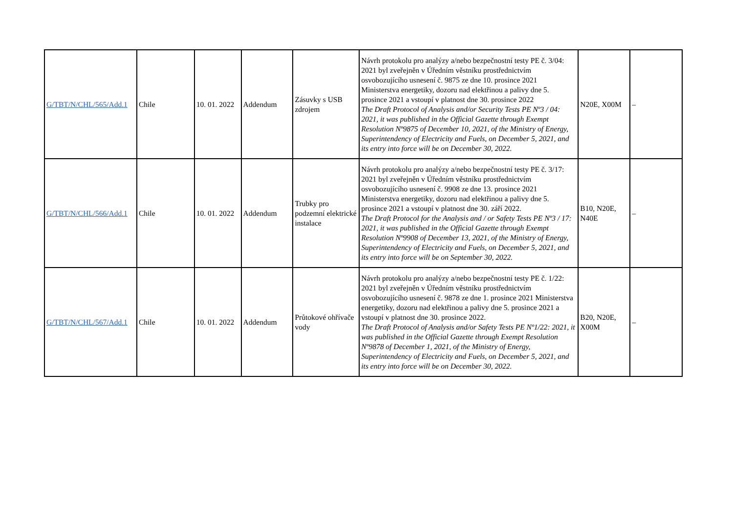| G/TBT/N/CHL/565/Add.1 | Chile | 10. 01. 2022 | Addendum | Zásuvky s USB zdrojem | Návrh protokolu pro analýzy a/nebo bezpečnostní testy PE č. 3/04: 2021 byl zveřejněn v Úředním věstníku prostřednictvím osvobozujícího usnesení č. 9875 ze dne 10. prosince 2021 Ministerstva energetiky, dozoru nad elektřinou a palivy dne 5. prosince 2021 a vstoupí v platnost dne 30. prosince 2022 The Draft Protocol of Analysis and/or Security Tests PE Nº3 / 04: 2021, it was published in the Official Gazette through Exempt Resolution Nº9875 of December 10, 2021, of the Ministry of Energy, Superintendency of Electricity and Fuels, on December 5, 2021, and its entry into force will be on December 30, 2022. | N20E, X00M | – |
| G/TBT/N/CHL/566/Add.1 | Chile | 10. 01. 2022 | Addendum | Trubky pro podzemní elektrické instalace | Návrh protokolu pro analýzy a/nebo bezpečnostní testy PE č. 3/17: 2021 byl zveřejněn v Úředním věstníku prostřednictvím osvobozujícího usnesení č. 9908 ze dne 13. prosince 2021 Ministerstva energetiky, dozoru nad elektřinou a palivy dne 5. prosince 2021 a vstoupí v platnost dne 30. září 2022. The Draft Protocol for the Analysis and / or Safety Tests PE Nº3 / 17: 2021, it was published in the Official Gazette through Exempt Resolution Nº9908 of December 13, 2021, of the Ministry of Energy, Superintendency of Electricity and Fuels, on December 5, 2021, and its entry into force will be on September 30, 2022. | B10, N20E, N40E | – |
| G/TBT/N/CHL/567/Add.1 | Chile | 10. 01. 2022 | Addendum | Průtokové ohřívače vody | Návrh protokolu pro analýzy a/nebo bezpečnostní testy PE č. 1/22: 2021 byl zveřejněn v Úředním věstníku prostřednictvím osvobozujícího usnesení č. 9878 ze dne 1. prosince 2021 Ministerstva energetiky, dozoru nad elektřinou a palivy dne 5. prosince 2021 a vstoupí v platnost dne 30. prosince 2022. The Draft Protocol of Analysis and/or Safety Tests PE Nº1/22: 2021, it was published in the Official Gazette through Exempt Resolution Nº9878 of December 1, 2021, of the Ministry of Energy, Superintendency of Electricity and Fuels, on December 5, 2021, and its entry into force will be on December 30, 2022. | B20, N20E, X00M | – |